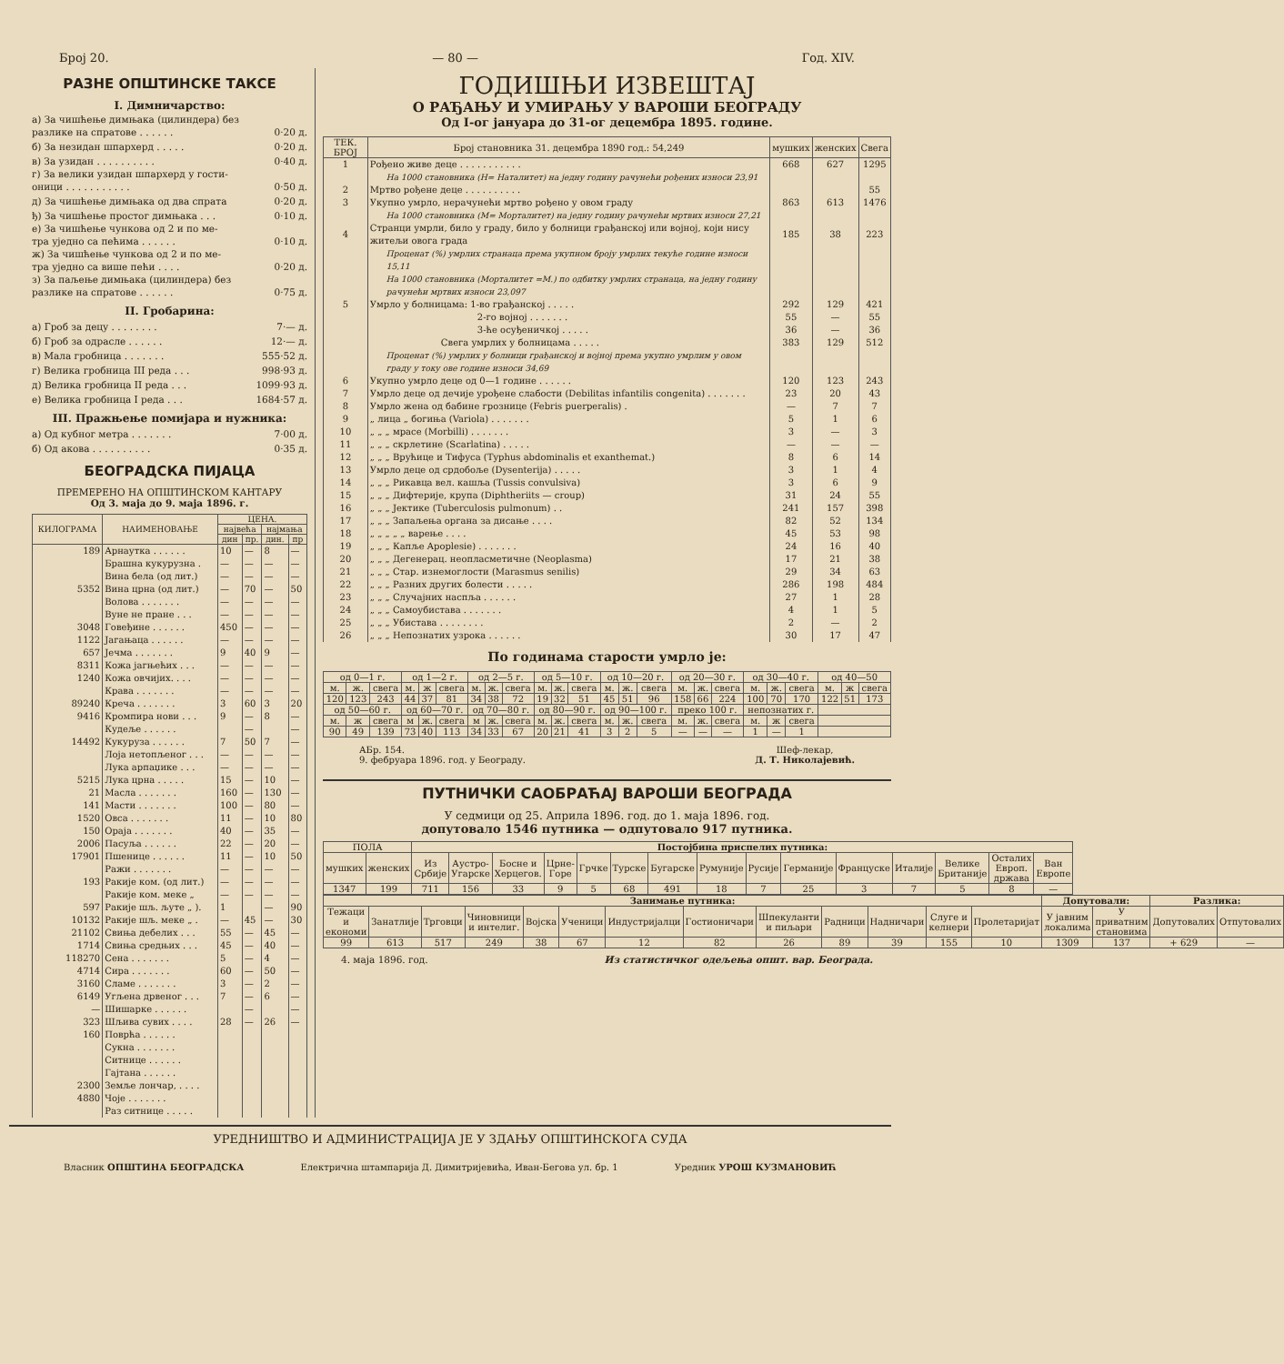Број 20. — 80 — Год. XIV.
РАЗНЕ ОПШТИНСКЕ ТАКСЕ
I. Димничарство:
а) За чишћење димњака (цилиндера) без
разлике на спратове . . . . . . 0·20 д.
б) За незидан шпархерд . . . . . 0·20 д.
в) За узидан . . . . . . . . . . 0·40 д.
г) За велики узидан шпархерд у гости-
оници . . . . . . . . . . . 0·50 д.
д) За чишћење димњака од два спрата 0·20 д.
ђ) За чишћење простог димњака . . . 0·10 д.
е) За чишћење чункова од 2 и по ме-
тра уједно са пећима . . . . . . 0·10 д.
ж) За чишћење чункова од 2 и по ме-
тра уједно са више пећи . . . . 0·20 д.
з) За паљење димњака (цилиндера) без
разлике на спратове . . . . . . 0·75 д.
II. Гробарина:
а) Гроб за децу . . . . . . . . 7·— д.
б) Гроб за одрасле . . . . . . 12·— д.
в) Мала гробница . . . . . . . 555·52 д.
г) Велика гробница III реда . . . 998·93 д.
д) Велика гробница II реда . . . 1099·93 д.
е) Велика гробница I реда . . . 1684·57 д.
III. Пражњење помијара и нужника:
а) Од кубног метра . . . . . . . 7·00 д.
б) Од акова . . . . . . . . . . 0·35 д.
БЕОГРАДСКА ПИЈАЦА
ПРЕМЕРЕНО НА ОПШТИНСКОМ КАНТАРУ
Од 3. маја до 9. маја 1896. г.
| КИЛОГРАМА | НАИМЕНОВАЊЕ | ЦЕНА. | | | |
| --- | --- | --- | --- | --- | --- |
| | | највећа | | најмања | |
| | | дин | пр. | дин. | пр |
| 189 | Арнаутка . . . . . . | 10 | — | 8 | — |
| | Брашна кукурузна . | — | — | — | — |
| | Вина бела (од лит.) | — | — | — | — |
| 5352 | Вина црна (од лит.) | — | 70 | — | 50 |
| | Волова . . . . . . . | — | — | — | — |
| | Вуне не пране . . . | — | — | — | — |
| 3048 | Говеђине . . . . . . | 450 | — | — | — |
| 1122 | Јагањаца . . . . . . | — | — | — | — |
| 657 | Јечма . . . . . . . | 9 | 40 | 9 | — |
| 8311 | Кожа јагњећих . . . | — | — | — | — |
| 1240 | Кожа овчијих. . . . | — | — | — | — |
| | Крава . . . . . . . | — | — | — | — |
| 89240 | Креча . . . . . . . | 3 | 60 | 3 | 20 |
| 9416 | Кромпира нови . . . | 9 | — | 8 | — |
| | Кудеље . . . . . . | | — | | — |
| 14492 | Кукуруза . . . . . . | 7 | 50 | 7 | — |
| | Лоја нетопљеног . . . | — | — | — | — |
| | Лука арпаџике . . . | — | — | — | — |
| 5215 | Лука црна . . . . . | 15 | — | 10 | — |
| 21 | Масла . . . . . . . | 160 | — | 130 | — |
| 141 | Масти . . . . . . . | 100 | — | 80 | — |
| 1520 | Овса . . . . . . . | 11 | — | 10 | 80 |
| 150 | Ораја . . . . . . . | 40 | — | 35 | — |
| 2006 | Пасуља . . . . . . | 22 | — | 20 | — |
| 17901 | Пшенице . . . . . . | 11 | — | 10 | 50 |
| | Ражи . . . . . . . | — | — | — | — |
| 193 | Ракије ком. (од лит.) | — | — | — | — |
| | Ракије ком. меке „ | — | — | — | — |
| 597 | Ракије шљ. љуте „ ). | 1 | | — | 90 |
| 10132 | Ракије шљ. меке „ . | — | 45 | — | 30 |
| 21102 | Свиња дебелих . . . | 55 | — | 45 | — |
| 1714 | Свиња средњих . . . | 45 | — | 40 | — |
| 118270 | Сена . . . . . . . | 5 | — | 4 | — |
| 4714 | Сира . . . . . . . | 60 | — | 50 | — |
| 3160 | Сламе . . . . . . . | 3 | — | 2 | — |
| 6149 | Угљена дрвеног . . . | 7 | — | 6 | — |
| — | Шишарке . . . . . . | | — | | — |
| 323 | Шљива сувих . . . . | 28 | — | 26 | — |
| 160 | Поврћа . . . . . . | | | | |
| | Сукна . . . . . . . | | | | |
| | Ситнице . . . . . . | | | | |
| | Гајтана . . . . . . | | | | |
| 2300 | Земље лончар, . . . . | | | | |
| 4880 | Чоје . . . . . . . | | | | |
| | Раз ситнице . . . . . | | | | |
ГОДИШЊИ ИЗВЕШТАЈ
О РАЂАЊУ И УМИРАЊУ У ВАРОШИ БЕОГРАДУ
Од I-ог јануара до 31-ог децембра 1895. године.
| ТЕК. БРОЈ | Број становника 31. децембра 1890 год.: 54,249 | мушких | женских | Свега |
| --- | --- | --- | --- | --- |
| 1 | Рођено живе деце . . . . . . . . . . . | 668 | 627 | 1295 |
| | На 1000 становника (Н= Наталитет) на једну годину рачунећи рођених износи 23,91 | | | |
| 2 | Мртво рођене деце . . . . . . . . . . | | | 55 |
| 3 | Укупно умрло, нерачунећи мртво рођено у овом граду | 863 | 613 | 1476 |
| | На 1000 становника (М= Морталитет) на једну годину рачунећи мртвих износи 27,21 | | | |
| 4 | Странци умрли, било у граду, било у болници грађанској или војној, који нису житељи овога града | 185 | 38 | 223 |
| | Проценат (%) умрлих странаца према укупном броју умрлих текуће године износи 15,11 | | | |
| | На 1000 становника (Морталитет =М.) по одбитку умрлих странаца, на једну годину рачунећи мртвих износи 23,097 | | | |
| 5 | Умрло у болницама: 1-во грађанској . . . . . | 292 | 129 | 421 |
| | 2-го војној . . . . . . . | 55 | — | 55 |
| | 3-ће осуђеничкој . . . . . | 36 | — | 36 |
| | Свега умрлих у болницама . . . . . | 383 | 129 | 512 |
| | Проценат (%) умрлих у болници грађанској и војној према укупно умрлим у овом граду у току ове године износи 34,69 | | | |
| 6 | Укупно умрло деце од 0—1 године . . . . . . | 120 | 123 | 243 |
| 7 | Умрло деце од дечије урођене слабости (Debilitas infantilis congenita) . . . . . . . | 23 | 20 | 43 |
| 8 | Умрло жена од бабине грознице (Febris puerperalis) . | — | 7 | 7 |
| 9 | „ лица „ богиња (Variola) . . . . . . . | 5 | 1 | 6 |
| 10 | „ „ „ мрасе (Morbilli) . . . . . . . | 3 | — | 3 |
| 11 | „ „ „ скрлетине (Scarlatina) . . . . . | — | — | — |
| 12 | „ „ „ Врућице и Тифуса (Typhus abdominalis et exanthemat.) | 8 | 6 | 14 |
| 13 | Умрло деце од срдобоље (Dysenterija) . . . . . | 3 | 1 | 4 |
| 14 | „ „ „ Рикавца вел. кашља (Tussis convulsiva) | 3 | 6 | 9 |
| 15 | „ „ „ Дифтерије, крупа (Diphtheriits — croup) | 31 | 24 | 55 |
| 16 | „ „ „ Јектике (Tuberculosis pulmonum) . . | 241 | 157 | 398 |
| 17 | „ „ „ Запаљења органа за дисање . . . . | 82 | 52 | 134 |
| 18 | „ „ „ „ „ варење . . . . | 45 | 53 | 98 |
| 19 | „ „ „ Капље Apoplesie) . . . . . . . | 24 | 16 | 40 |
| 20 | „ „ „ Дегенерац. неопласметичне (Neoplasma) | 17 | 21 | 38 |
| 21 | „ „ „ Стар. изнемоглости (Marasmus senilis) | 29 | 34 | 63 |
| 22 | „ „ „ Разних других болести . . . . . | 286 | 198 | 484 |
| 23 | „ „ „ Случајних наспља . . . . . . | 27 | 1 | 28 |
| 24 | „ „ „ Самоубистава . . . . . . . | 4 | 1 | 5 |
| 25 | „ „ „ Убистава . . . . . . . . | 2 | — | 2 |
| 26 | „ „ „ Непознатих узрока . . . . . . | 30 | 17 | 47 |
По годинама старости умрло је:
| од 0—1 г. | | | од 1—2 г. | | | од 2—5 г. | | | од 5—10 г. | | | од 10—20 г. | | | од 20—30 г. | | | од 30—40 г. | | | од 40—50 | | |
| --- | --- | --- | --- | --- | --- | --- | --- | --- | --- | --- | --- | --- | --- | --- | --- | --- | --- | --- | --- | --- | --- | --- | --- |
| м. | ж. | свега | м. | ж | свега | м. | ж. | свега | м. | ж. | свега | м. | ж. | свега | м. | ж. | свега | м. | ж. | свега | м. | ж | свега |
| 120 | 123 | 243 | 44 | 37 | 81 | 34 | 38 | 72 | 19 | 32 | 51 | 45 | 51 | 96 | 158 | 66 | 224 | 100 | 70 | 170 | 122 | 51 | 173 |
| од 50—60 г. | | | од 60—70 г. | | | од 70—80 г. | | | од 80—90 г. | | | од 90—100 г. | | | преко 100 г. | | | непознатих г. | | | | | |
| м. | ж | свега | м | ж. | свега | м | ж. | свега | м. | ж. | свега | м. | ж. | свега | м. | ж. | свега | м. | ж | свега | | | |
| 90 | 49 | 139 | 73 | 40 | 113 | 34 | 33 | 67 | 20 | 21 | 41 | 3 | 2 | 5 | — | — | — | 1 | — | 1 | | | |
АБр. 154.
9. фебруара 1896. год. у Београду. Шеф-лекар,
Д. Т. Николајевић.
ПУТНИЧКИ САОБРАЋАЈ ВАРОШИ БЕОГРАДА
У седмици од 25. Априла 1896. год. до 1. маја 1896. год.
допутовало 1546 путника — одпутовало 917 путника.
| ПОЛА | | Постојбина приспелих путника: | | | | | | | | | | | | | | |
| --- | --- | --- | --- | --- | --- | --- | --- | --- | --- | --- | --- | --- | --- | --- | --- | --- |
| мушких | женских | Из Србије | Аустро-Угарске | Босне и Херцегов. | Црне-Горе | Грчке | Турске | Бугарске | Румуније | Русије | Германије | Француске | Италије | Велике Британије | Осталих Европ. држава | Ван Европе |
| 1347 | 199 | 711 | 156 | 33 | 9 | 5 | 68 | 491 | 18 | 7 | 25 | 3 | 7 | 5 | 8 | — |
| Занимање путника: | | | | | | | | | | | | | Допутовали: | | Разлика: | |
| --- | --- | --- | --- | --- | --- | --- | --- | --- | --- | --- | --- | --- | --- | --- | --- | --- |
| Тежаци и економи | Занатлије | Трговци | Чиновници и интелиг. | Војска | Ученици | Индустријалци | Гостионичари | Шпекуланти и пиљари | Радници | Надничари | Слуге и келнери | Пролетаријат | У јавним локалима | У приватним становима | Допутовалих | Отпутовалих |
| 99 | 613 | 517 | 249 | 38 | 67 | 12 | 82 | 26 | 89 | 39 | 155 | 10 | 1309 | 137 | + 629 | — |
4. маја 1896. год. Из статистичког одељења општ. вар. Београда.
УРЕДНИШТВО И АДМИНИСТРАЦИЈА ЈЕ У ЗДАЊУ ОПШТИНСКОГА СУДА
Власник ОПШТИНА БЕОГРАДСКА Електрична штампарија Д. Димитријевића, Иван-Бегова ул. бр. 1 Уредник УРОШ КУЗМАНОВИЋ